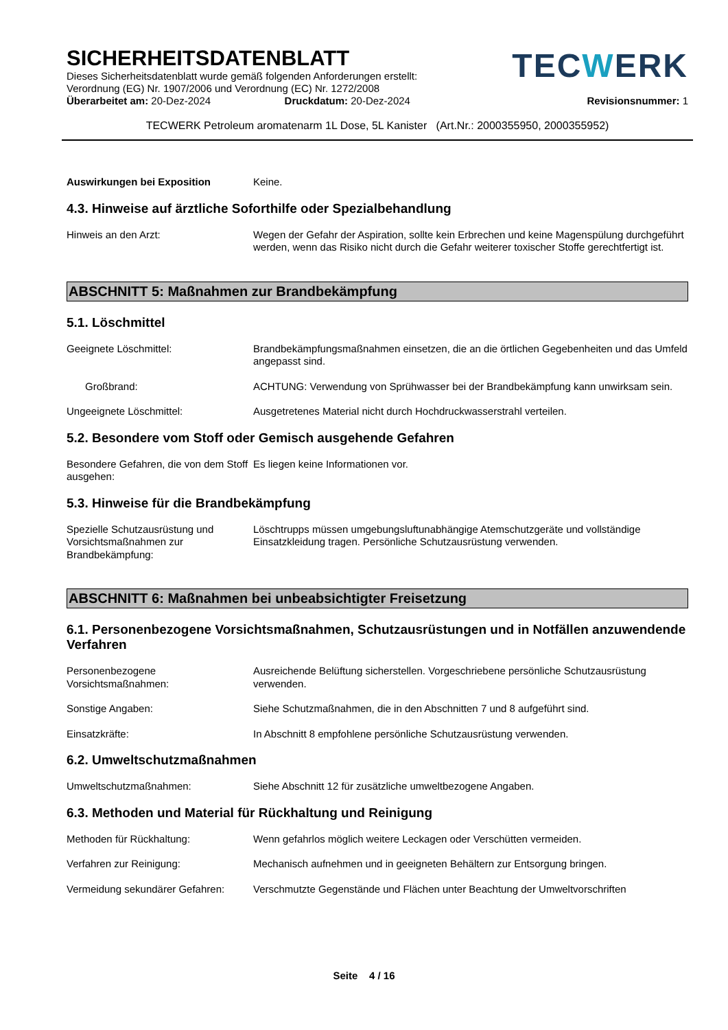SICHERHEITSDATENBLATT
Dieses Sicherheitsdatenblatt wurde gemäß folgenden Anforderungen erstellt:
Verordnung (EG) Nr. 1907/2006 und Verordnung (EC) Nr. 1272/2008
TECWERK
Überarbeitet am: 20-Dez-2024 Druckdatum: 20-Dez-2024 Revisionsnummer: 1
TECWERK Petroleum aromatenarm 1L Dose, 5L Kanister (Art.Nr.: 2000355950, 2000355952)
Auswirkungen bei Exposition Keine.
4.3. Hinweise auf ärztliche Soforthilfe oder Spezialbehandlung
Hinweis an den Arzt: Wegen der Gefahr der Aspiration, sollte kein Erbrechen und keine Magenspülung durchgeführt werden, wenn das Risiko nicht durch die Gefahr weiterer toxischer Stoffe gerechtfertigt ist.
ABSCHNITT 5: Maßnahmen zur Brandbekämpfung
5.1. Löschmittel
Geeignete Löschmittel: Brandbekämpfungsmaßnahmen einsetzen, die an die örtlichen Gegebenheiten und das Umfeld angepasst sind.
Großbrand: ACHTUNG: Verwendung von Sprühwasser bei der Brandbekämpfung kann unwirksam sein.
Ungeeignete Löschmittel: Ausgetretenes Material nicht durch Hochdruckwasserstrahl verteilen.
5.2. Besondere vom Stoff oder Gemisch ausgehende Gefahren
Besondere Gefahren, die von dem Stoff ausgehen:
Es liegen keine Informationen vor.
5.3. Hinweise für die Brandbekämpfung
Spezielle Schutzausrüstung und Vorsichtsmaßnahmen zur Brandbekämpfung:
Löschtrupps müssen umgebungsluftunabhängige Atemschutzgeräte und vollständige Einsatzkleidung tragen. Persönliche Schutzausrüstung verwenden.
ABSCHNITT 6: Maßnahmen bei unbeabsichtigter Freisetzung
6.1. Personenbezogene Vorsichtsmaßnahmen, Schutzausrüstungen und in Notfällen anzuwendende Verfahren
Personenbezogene Vorsichtsmaßnahmen:
Ausreichende Belüftung sicherstellen. Vorgeschriebene persönliche Schutzausrüstung verwenden.
Sonstige Angaben: Siehe Schutzmaßnahmen, die in den Abschnitten 7 und 8 aufgeführt sind.
Einsatzkräfte: In Abschnitt 8 empfohlene persönliche Schutzausrüstung verwenden.
6.2. Umweltschutzmaßnahmen
Umweltschutzmaßnahmen: Siehe Abschnitt 12 für zusätzliche umweltbezogene Angaben.
6.3. Methoden und Material für Rückhaltung und Reinigung
Methoden für Rückhaltung: Wenn gefahrlos möglich weitere Leckagen oder Verschütten vermeiden.
Verfahren zur Reinigung: Mechanisch aufnehmen und in geeigneten Behältern zur Entsorgung bringen.
Vermeidung sekundärer Gefahren:
Verschmutzte Gegenstände und Flächen unter Beachtung der Umweltvorschriften
Seite 4 / 16